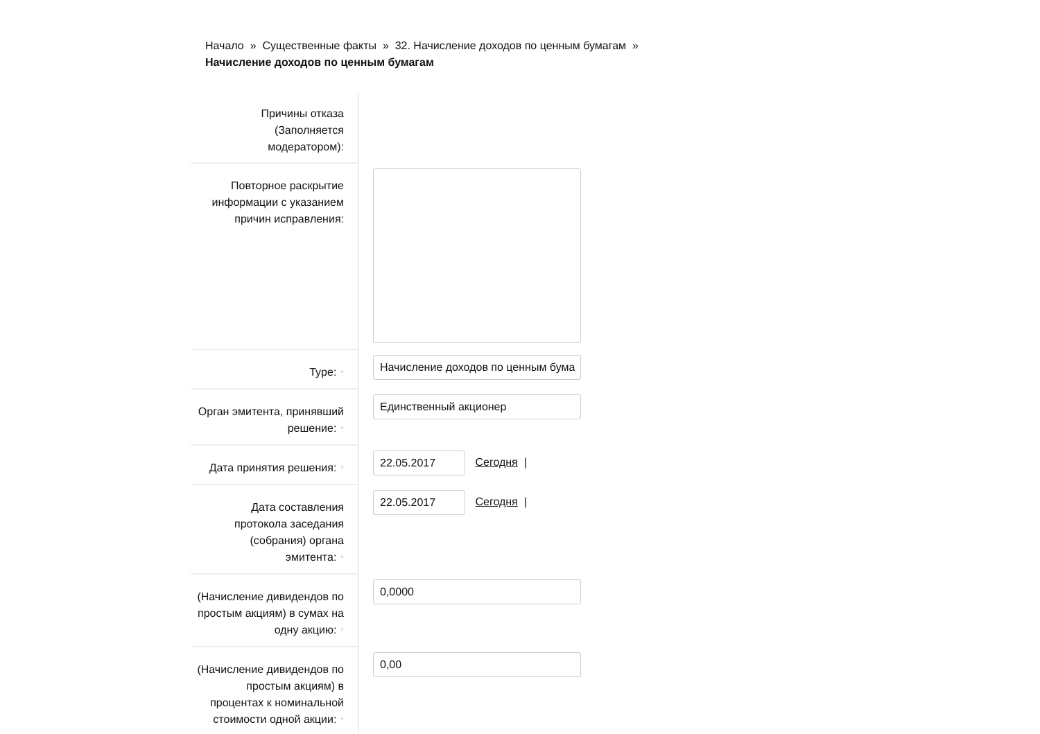Начало » Существенные факты » 32. Начисление доходов по ценным бумагам »
Начисление доходов по ценным бумагам
| Причины отказа (Заполняется модератором): | |
| Повторное раскрытие информации с указанием причин исправления: | |
| Type: * | Начисление доходов по ценным бума |
| Орган эмитента, принявший решение: * | Единственный акционер |
| Дата принятия решения: * | 22.05.2017 Сегодня / |
| Дата составления протокола заседания (собрания) органа эмитента: * | 22.05.2017 Сегодня / |
| (Начисление дивидендов по простым акциям) в сумах на одну акцию: * | 0,0000 |
| (Начисление дивидендов по простым акциям) в процентах к номинальной стоимости одной акции: * | 0,00 |